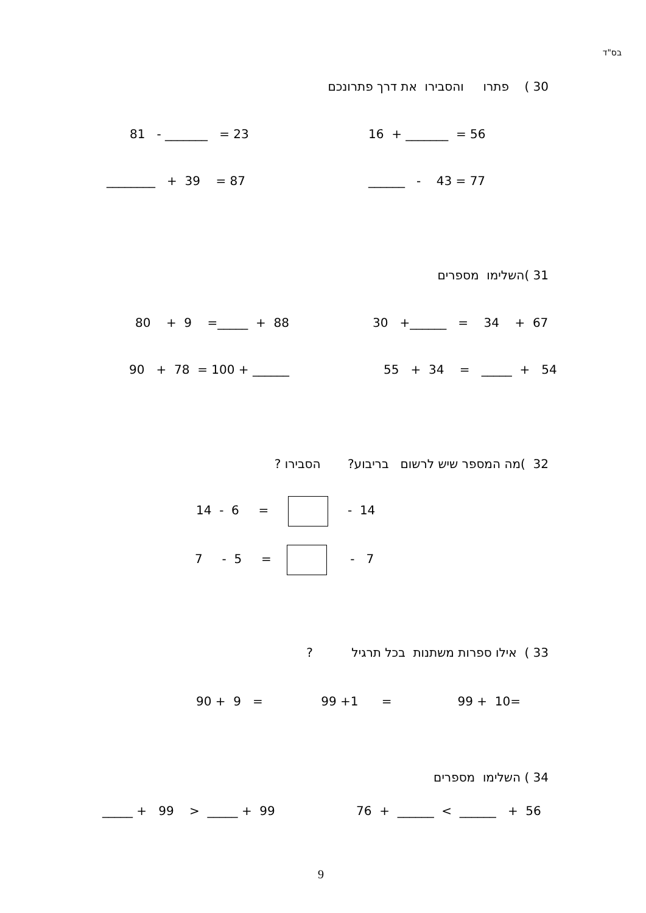בס"ד
30 ) פתרו והסבירו את דרך פתרונכם
16 + _______ = 56
81 - _______ = 23
______ - 43 = 77
________ + 39 = 87
31 )השלימו מספרים
30 +______ = 34 + 67
80 + 9 =_____ + 88
55 + 34 = _____ + 54
90 + 78 = 100 + ______
32 )מה המספר שיש לרשום בריבוע? הסבירו ?
14 - 6 = - 14
7 - 5 = - 7
33 ) אילו ספרות משתנות בכל תרגיל ?
90 + 9 = 99 +1 = 99 + 10=
34 ) השלימו מספרים
76 + ______ < ______ + 56
_____ + 99 > _____ + 99
9